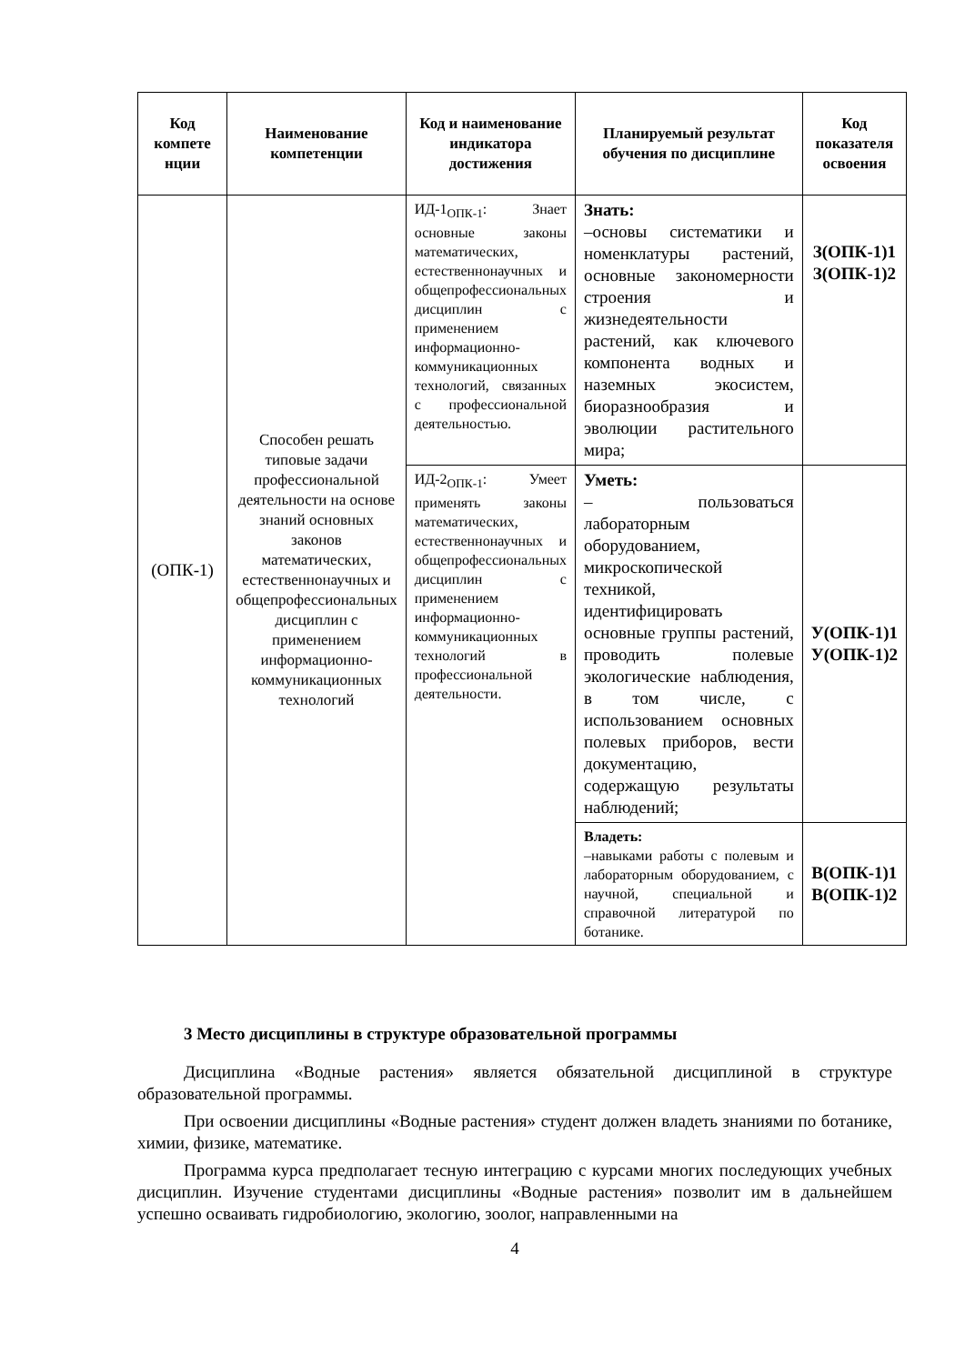| Код компете нции | Наименование компетенции | Код и наименование индикатора достижения | Планируемый результат обучения по дисциплине | Код показателя освоения |
| --- | --- | --- | --- | --- |
| (ОПК-1) | Способен решать типовые задачи профессиональной деятельности на основе знаний основных законов математических, естественнонаучных и общепрофессиональных дисциплин с применением информационно-коммуникационных технологий | ИД-1<sub>ОПК-1</sub>: Знает основные законы математических, естественнонаучных и общепрофессиональных дисциплин с применением информационно-коммуникационных технологий, связанных с профессиональной деятельностью. | Знать: –основы систематики и номенклатуры растений, основные закономерности строения и жизнедеятельности растений, как ключевого компонента водных и наземных экосистем, биоразнообразия и эволюции растительного мира; | З(ОПК-1)1 З(ОПК-1)2 |
| | | ИД-2<sub>ОПК-1</sub>: Умеет применять законы математических, естественнонаучных и общепрофессиональных дисциплин с применением информационно-коммуникационных технологий в профессиональной деятельности. | Уметь: – пользоваться лабораторным оборудованием, микроскопической техникой, идентифицировать основные группы растений, проводить полевые экологические наблюдения, в том числе, с использованием основных полевых приборов, вести документацию, содержащую результаты наблюдений; | У(ОПК-1)1 У(ОПК-1)2 |
| | | | Владеть: –навыками работы с полевым и лабораторным оборудованием, с научной, специальной и справочной литературой по ботанике. | В(ОПК-1)1 В(ОПК-1)2 |
3 Место дисциплины в структуре образовательной программы
Дисциплина «Водные растения» является обязательной дисциплиной в структуре образовательной программы.
При освоении дисциплины «Водные растения» студент должен владеть знаниями по ботанике, химии, физике, математике.
Программа курса предполагает тесную интеграцию с курсами многих последующих учебных дисциплин. Изучение студентами дисциплины «Водные растения» позволит им в дальнейшем успешно осваивать гидробиологию, экологию, зоолог, направленными на
4